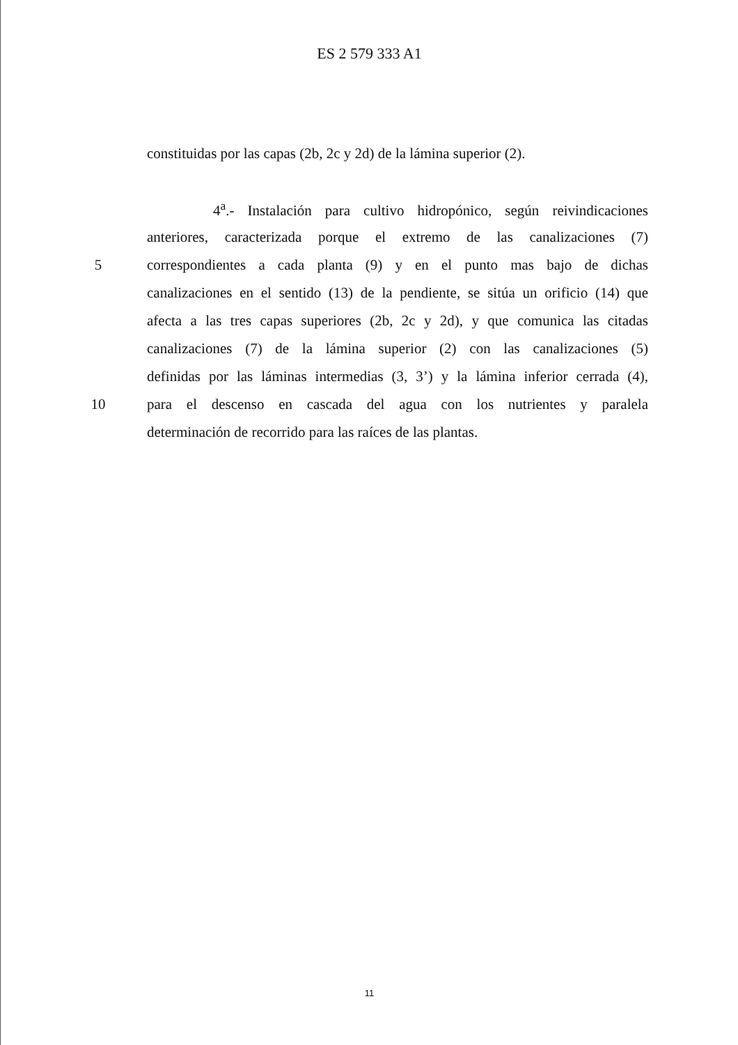ES 2 579 333 A1
constituidas por las capas (2b, 2c y 2d) de la lámina superior (2).
4<sup>a</sup>.- Instalación para cultivo hidropónico, según reivindicaciones
anteriores, caracterizada porque el extremo de las canalizaciones (7)
5 correspondientes a cada planta (9) y en el punto mas bajo de dichas
canalizaciones en el sentido (13) de la pendiente, se sitúa un orificio (14) que
afecta a las tres capas superiores (2b, 2c y 2d), y que comunica las citadas
canalizaciones (7) de la lámina superior (2) con las canalizaciones (5)
definidas por las láminas intermedias (3, 3’) y la lámina inferior cerrada (4),
10 para el descenso en cascada del agua con los nutrientes y paralela
determinación de recorrido para las raíces de las plantas.
11